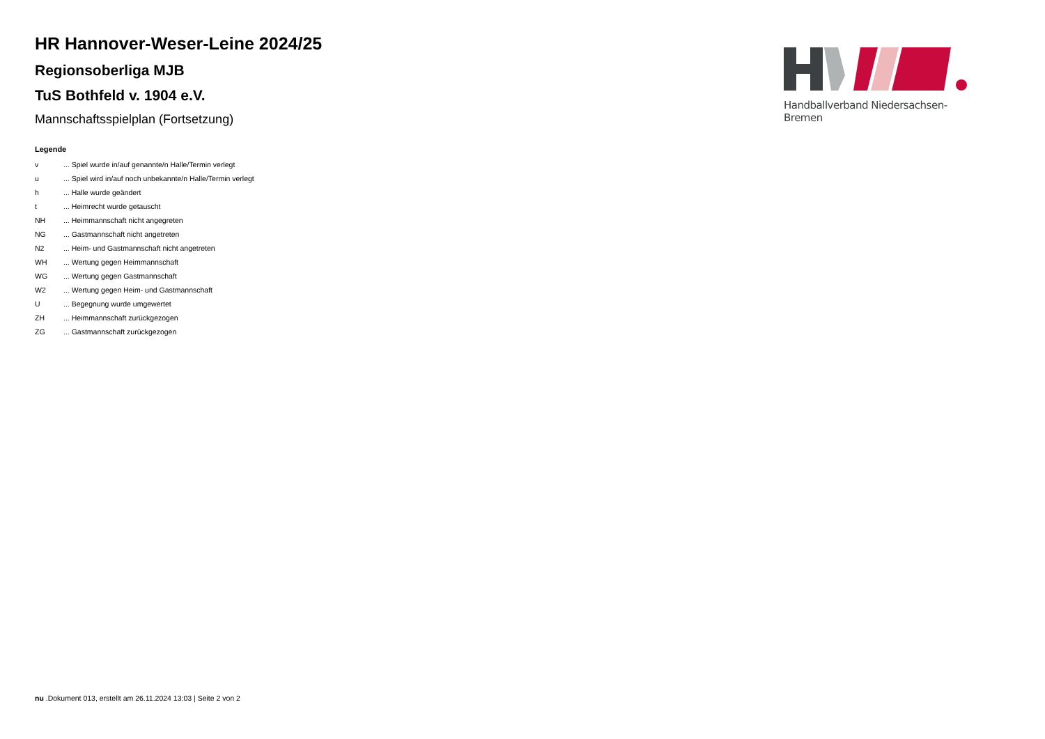HR Hannover-Weser-Leine 2024/25
Regionsoberliga MJB
TuS Bothfeld v. 1904 e.V.
Mannschaftsspielplan (Fortsetzung)
Legende
| v | ... Spiel wurde in/auf genannte/n Halle/Termin verlegt |
| u | ... Spiel wird in/auf noch unbekannte/n Halle/Termin verlegt |
| h | ... Halle wurde geändert |
| t | ... Heimrecht wurde getauscht |
| NH | ... Heimmannschaft nicht angegreten |
| NG | ... Gastmannschaft nicht angetreten |
| N2 | ... Heim- und Gastmannschaft nicht angetreten |
| WH | ... Wertung gegen Heimmannschaft |
| WG | ... Wertung gegen Gastmannschaft |
| W2 | ... Wertung gegen Heim- und Gastmannschaft |
| U | ... Begegnung wurde umgewertet |
| ZH | ... Heimmannschaft zurückgezogen |
| ZG | ... Gastmannschaft zurückgezogen |
Handballverband Niedersachsen-Bremen
nu .Dokument 013, erstellt am 26.11.2024 13:03 | Seite 2 von 2